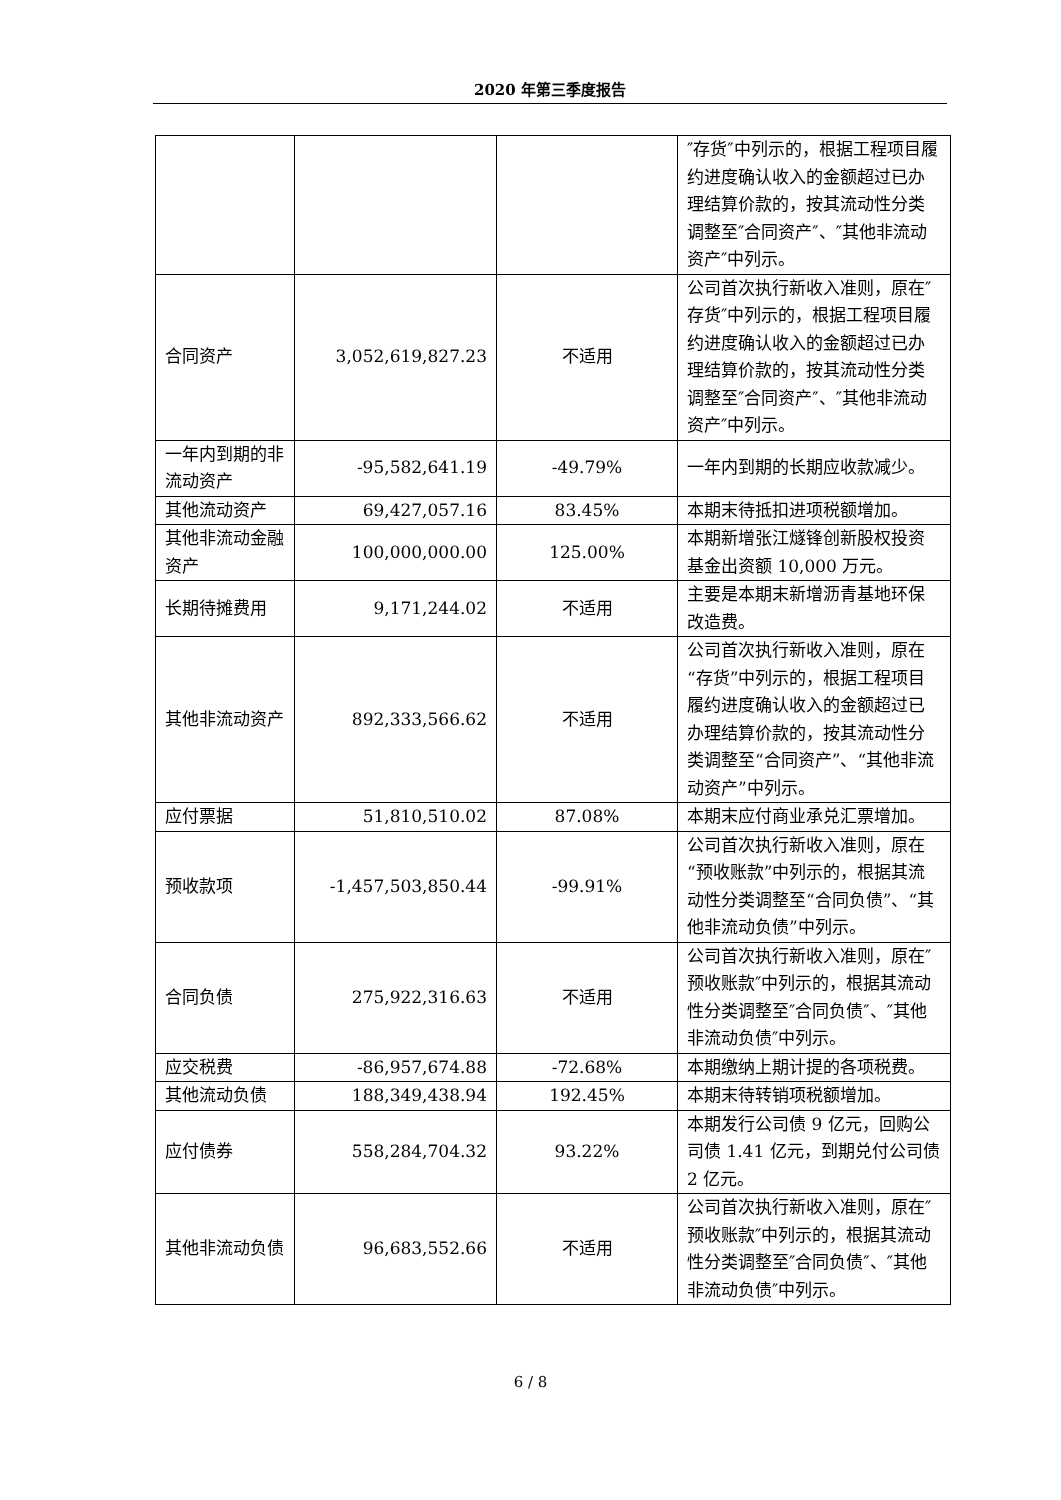2020 年第三季度报告
| | | | ″存货″中列示的，根据工程项目履约进度确认收入的金额超过已办理结算价款的，按其流动性分类调整至″合同资产″、″其他非流动资产″中列示。 |
| 合同资产 | 3,052,619,827.23 | 不适用 | 公司首次执行新收入准则，原在″存货″中列示的，根据工程项目履约进度确认收入的金额超过已办理结算价款的，按其流动性分类调整至″合同资产″、″其他非流动资产″中列示。 |
| 一年内到期的非流动资产 | -95,582,641.19 | -49.79% | 一年内到期的长期应收款减少。 |
| 其他流动资产 | 69,427,057.16 | 83.45% | 本期末待抵扣进项税额增加。 |
| 其他非流动金融资产 | 100,000,000.00 | 125.00% | 本期新增张江燧锋创新股权投资基金出资额 10,000 万元。 |
| 长期待摊费用 | 9,171,244.02 | 不适用 | 主要是本期末新增沥青基地环保改造费。 |
| 其他非流动资产 | 892,333,566.62 | 不适用 | 公司首次执行新收入准则，原在“存货”中列示的，根据工程项目履约进度确认收入的金额超过已办理结算价款的，按其流动性分类调整至“合同资产”、“其他非流动资产”中列示。 |
| 应付票据 | 51,810,510.02 | 87.08% | 本期末应付商业承兑汇票增加。 |
| 预收款项 | -1,457,503,850.44 | -99.91% | 公司首次执行新收入准则，原在“预收账款”中列示的，根据其流动性分类调整至“合同负债”、“其他非流动负债”中列示。 |
| 合同负债 | 275,922,316.63 | 不适用 | 公司首次执行新收入准则，原在″预收账款″中列示的，根据其流动性分类调整至″合同负债″、″其他非流动负债″中列示。 |
| 应交税费 | -86,957,674.88 | -72.68% | 本期缴纳上期计提的各项税费。 |
| 其他流动负债 | 188,349,438.94 | 192.45% | 本期末待转销项税额增加。 |
| 应付债券 | 558,284,704.32 | 93.22% | 本期发行公司债 9 亿元，回购公司债 1.41 亿元，到期兑付公司债 2 亿元。 |
| 其他非流动负债 | 96,683,552.66 | 不适用 | 公司首次执行新收入准则，原在″预收账款″中列示的，根据其流动性分类调整至″合同负债″、″其他非流动负债″中列示。 |
6 / 8